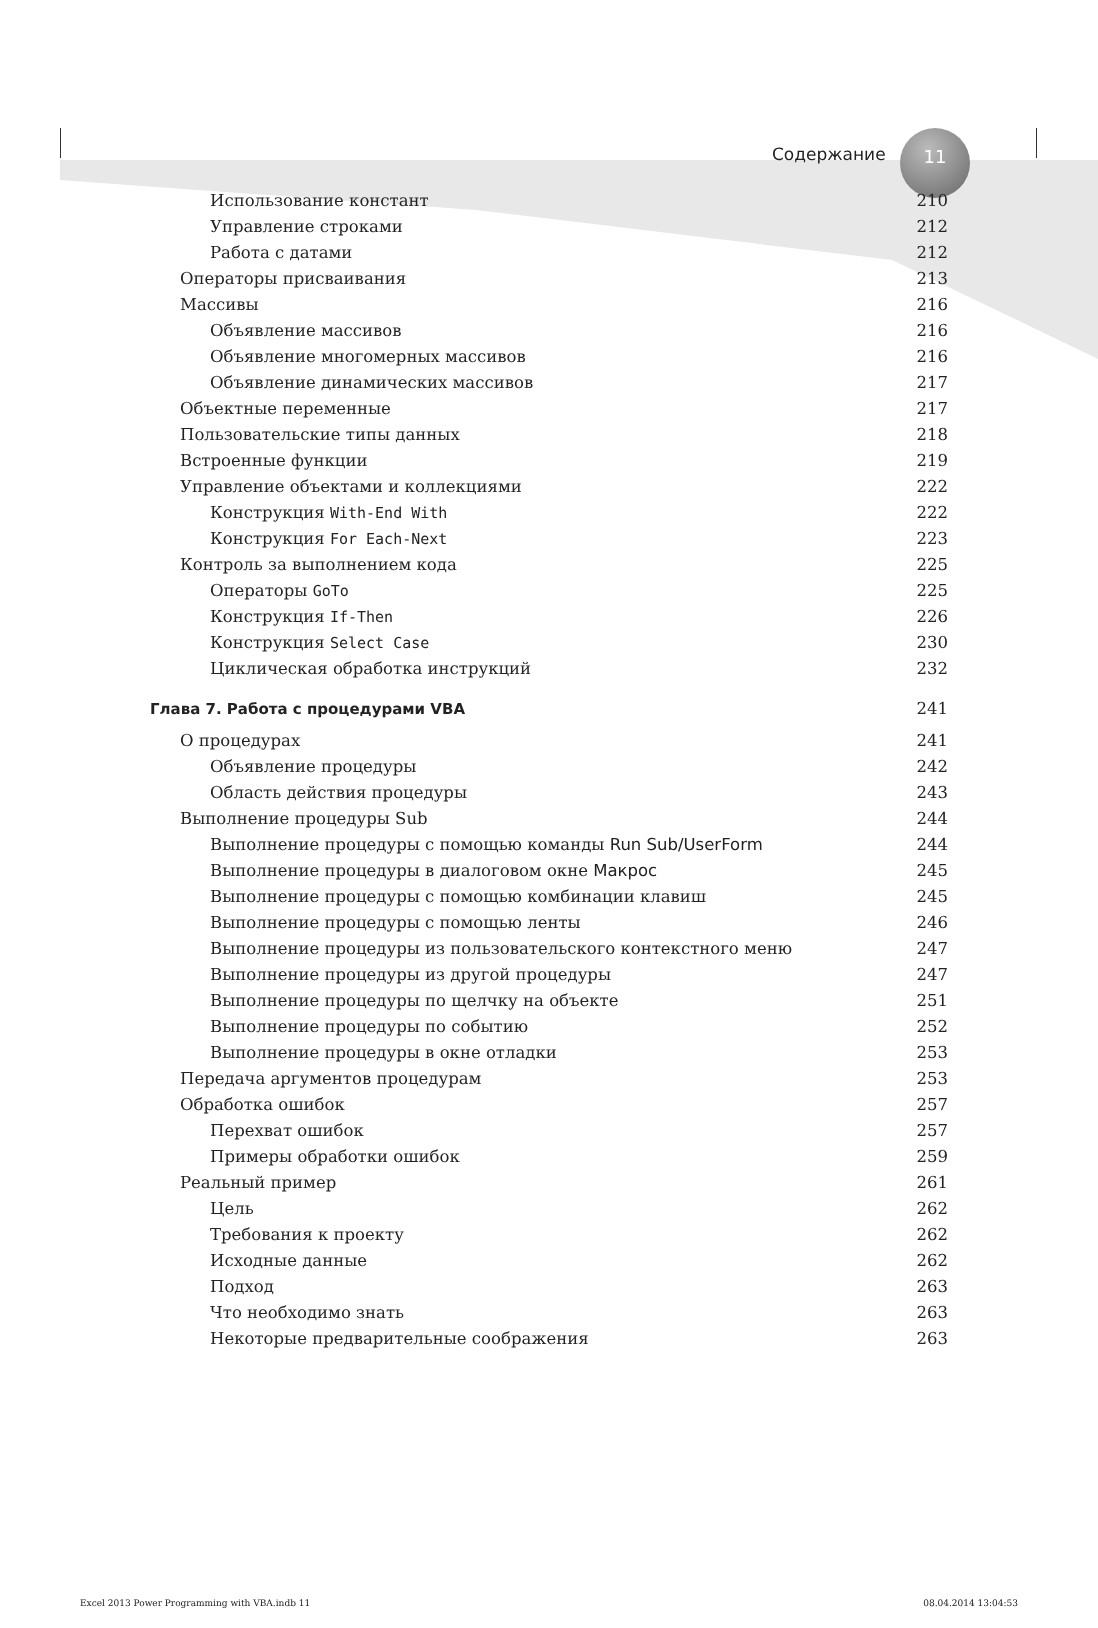Содержание
11
Использование констант 210
Управление строками 212
Работа с датами 212
Операторы присваивания 213
Массивы 216
Объявление массивов 216
Объявление многомерных массивов 216
Объявление динамических массивов 217
Объектные переменные 217
Пользовательские типы данных 218
Встроенные функции 219
Управление объектами и коллекциями 222
Конструкция With-End With 222
Конструкция For Each-Next 223
Контроль за выполнением кода 225
Операторы GoTo 225
Конструкция If-Then 226
Конструкция Select Case 230
Циклическая обработка инструкций 232
Глава 7. Работа с процедурами VBA 241
О процедурах 241
Объявление процедуры 242
Область действия процедуры 243
Выполнение процедуры Sub 244
Выполнение процедуры с помощью команды Run Sub/UserForm 244
Выполнение процедуры в диалоговом окне Макрос 245
Выполнение процедуры с помощью комбинации клавиш 245
Выполнение процедуры с помощью ленты 246
Выполнение процедуры из пользовательского контекстного меню 247
Выполнение процедуры из другой процедуры 247
Выполнение процедуры по щелчку на объекте 251
Выполнение процедуры по событию 252
Выполнение процедуры в окне отладки 253
Передача аргументов процедурам 253
Обработка ошибок 257
Перехват ошибок 257
Примеры обработки ошибок 259
Реальный пример 261
Цель 262
Требования к проекту 262
Исходные данные 262
Подход 263
Что необходимо знать 263
Некоторые предварительные соображения 263
Excel 2013 Power Programming with VBA.indb 11 08.04.2014 13:04:53